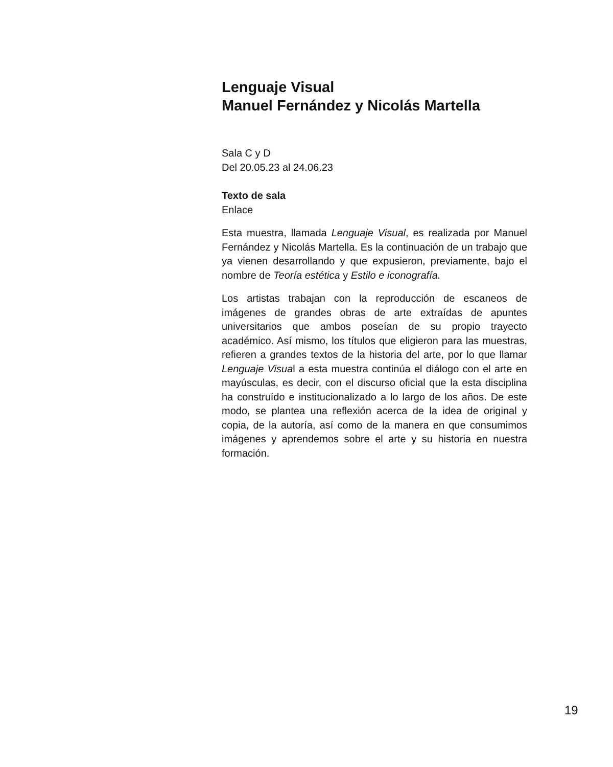Lenguaje Visual
Manuel Fernández y Nicolás Martella
Sala C y D
Del 20.05.23 al 24.06.23
Texto de sala
Enlace
Esta muestra, llamada Lenguaje Visual, es realizada por Manuel Fernández y Nicolás Martella. Es la continuación de un trabajo que ya vienen desarrollando y que expusieron, previamente, bajo el nombre de Teoría estética y Estilo e iconografía.
Los artistas trabajan con la reproducción de escaneos de imágenes de grandes obras de arte extraídas de apuntes universitarios que ambos poseían de su propio trayecto académico. Así mismo, los títulos que eligieron para las muestras, refieren a grandes textos de la historia del arte, por lo que llamar Lenguaje Visual a esta muestra continúa el diálogo con el arte en mayúsculas, es decir, con el discurso oficial que la esta disciplina ha construído e institucionalizado a lo largo de los años. De este modo, se plantea una reflexión acerca de la idea de original y copia, de la autoría, así como de la manera en que consumimos imágenes y aprendemos sobre el arte y su historia en nuestra formación.
19